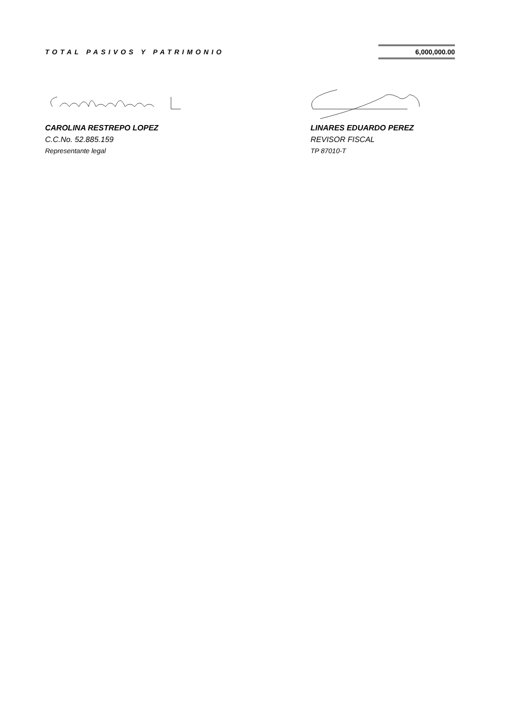TOTAL PASIVOS Y PATRIMONIO 6,000,000.00
CAROLINA RESTREPO LOPEZ
C.C.No. 52.885.159
Representante legal
LINARES EDUARDO PEREZ
REVISOR FISCAL
TP 87010-T